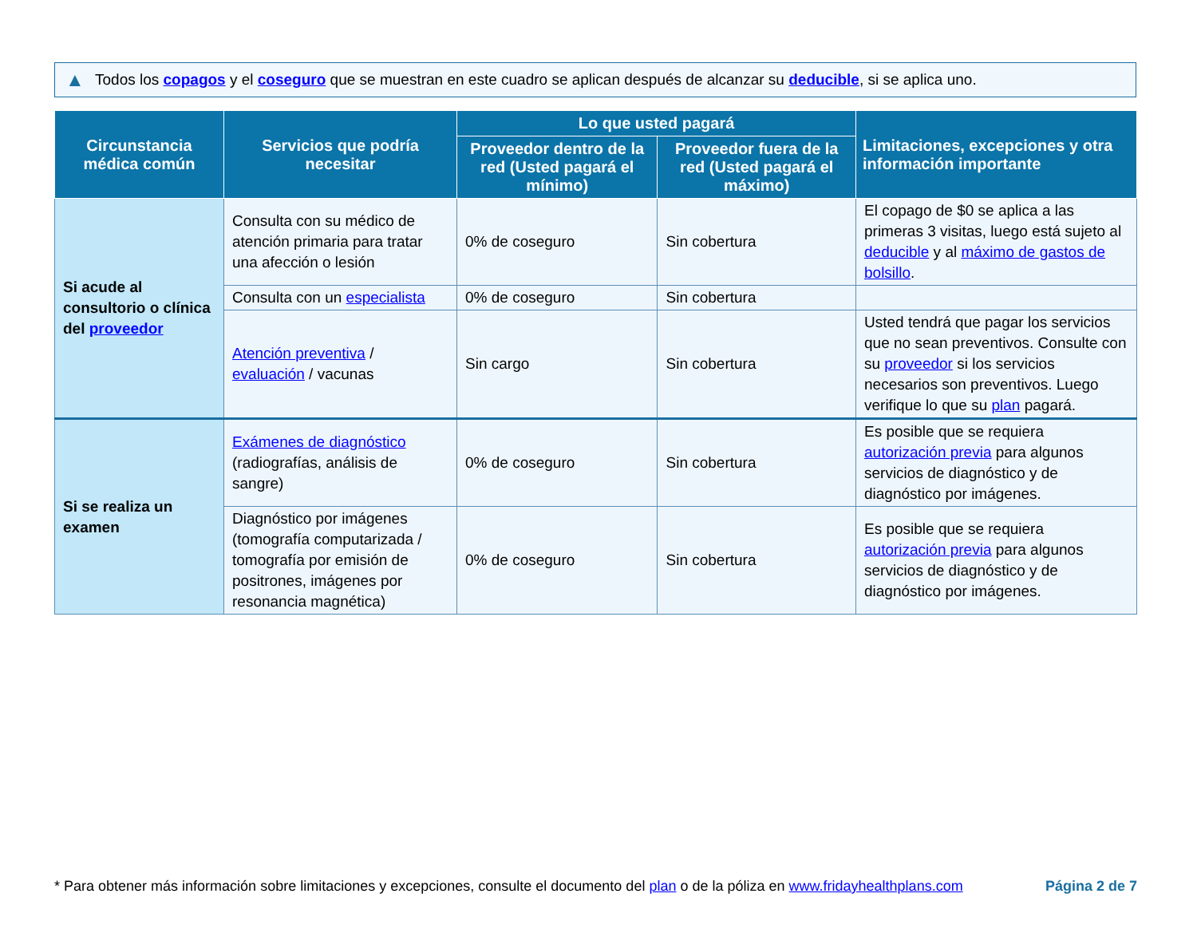▲ Todos los copagos y el coseguro que se muestran en este cuadro se aplican después de alcanzar su deducible, si se aplica uno.
| Circunstancia médica común | Servicios que podría necesitar | Lo que usted pagará | | Limitaciones, excepciones y otra información importante |
| --- | --- | --- | --- | --- |
| | | Proveedor dentro de la red (Usted pagará el mínimo) | Proveedor fuera de la red (Usted pagará el máximo) | |
| Si acude al consultorio o clínica del proveedor | Consulta con su médico de atención primaria para tratar una afección o lesión | 0% de coseguro | Sin cobertura | El copago de $0 se aplica a las primeras 3 visitas, luego está sujeto al deducible y al máximo de gastos de bolsillo . |
| | Consulta con un especialista | 0% de coseguro | Sin cobertura | |
| | Atención preventiva / evaluación / vacunas | Sin cargo | Sin cobertura | Usted tendrá que pagar los servicios que no sean preventivos. Consulte con su proveedor si los servicios necesarios son preventivos. Luego verifique lo que su plan pagará. |
| Si se realiza un examen | Exámenes de diagnóstico (radiografías, análisis de sangre) | 0% de coseguro | Sin cobertura | Es posible que se requiera autorización previa para algunos servicios de diagnóstico y de diagnóstico por imágenes. |
| | Diagnóstico por imágenes (tomografía computarizada / tomografía por emisión de positrones, imágenes por resonancia magnética) | 0% de coseguro | Sin cobertura | Es posible que se requiera autorización previa para algunos servicios de diagnóstico y de diagnóstico por imágenes. |
* Para obtener más información sobre limitaciones y excepciones, consulte el documento del plan o de la póliza en www.fridayhealthplans.com Página 2 de 7